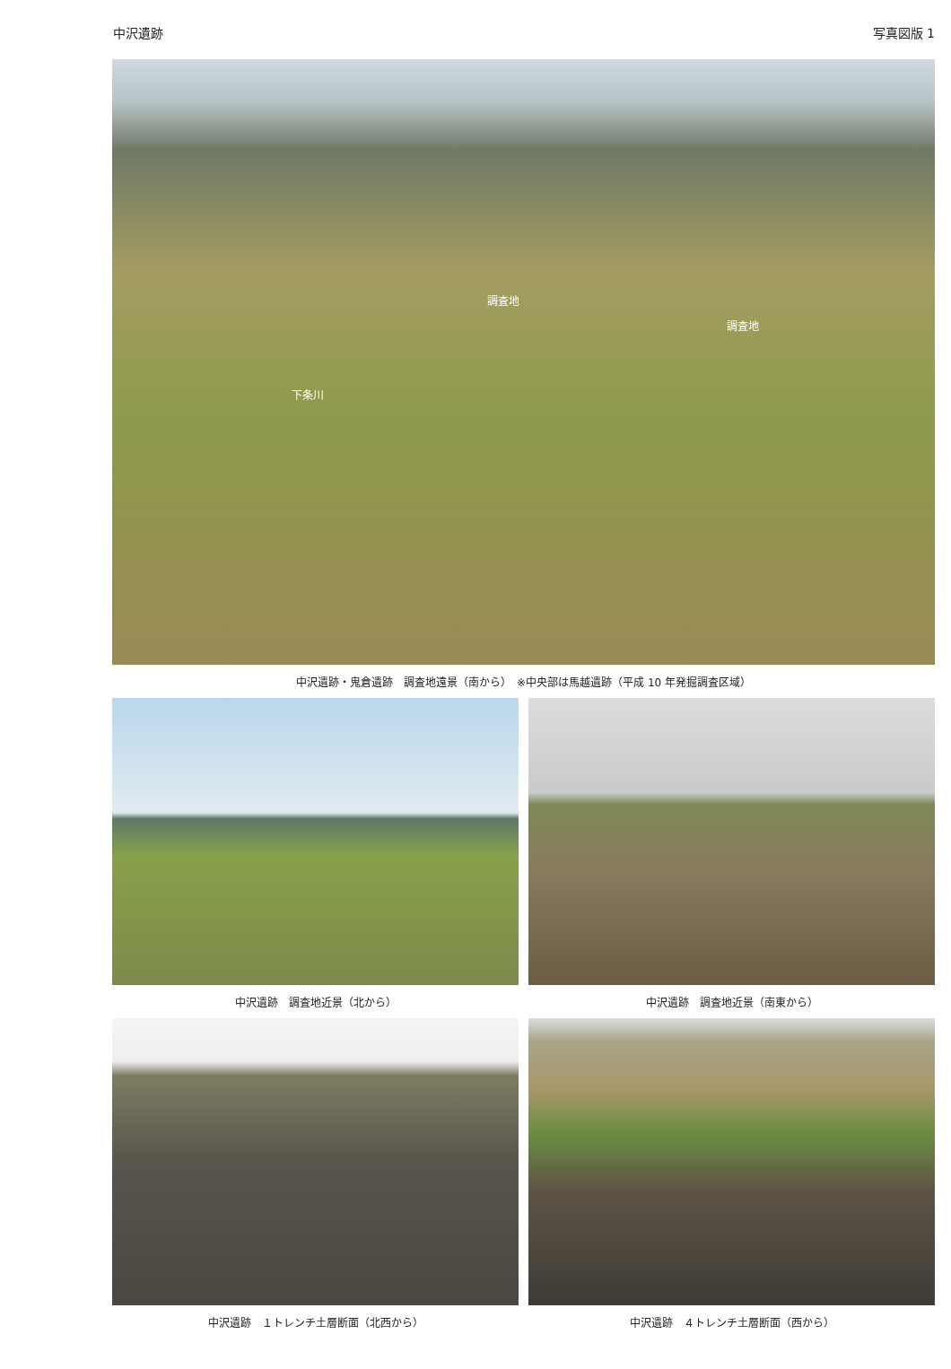中沢遺跡 写真図版 1
調査地
調査地
下条川
中沢遺跡・鬼倉遺跡　調査地遠景（南から）　※中央部は馬越遺跡（平成 10 年発掘調査区域）
中沢遺跡　調査地近景（北から） 中沢遺跡　調査地近景（南東から）
中沢遺跡　１トレンチ土層断面（北西から） 中沢遺跡　４トレンチ土層断面（西から）